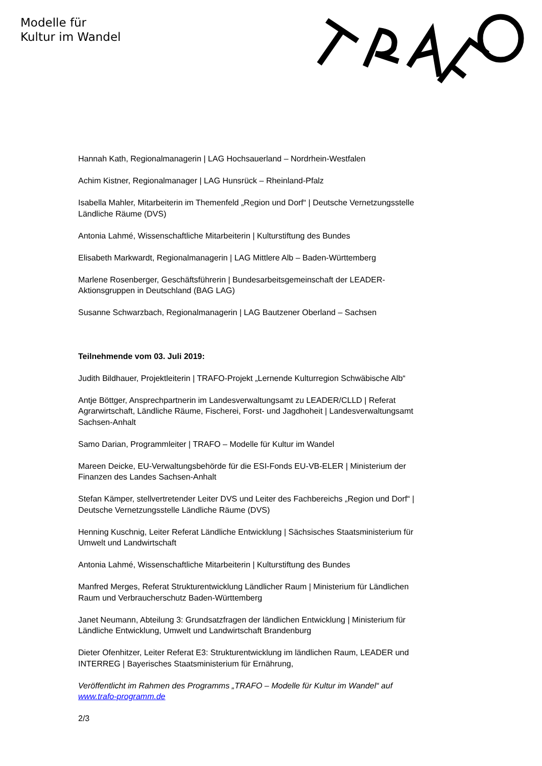Modelle für
Kultur im Wandel
Hannah Kath, Regionalmanagerin | LAG Hochsauerland – Nordrhein-Westfalen
Achim Kistner, Regionalmanager | LAG Hunsrück – Rheinland-Pfalz
Isabella Mahler, Mitarbeiterin im Themenfeld „Region und Dorf“ | Deutsche Vernetzungsstelle Ländliche Räume (DVS)
Antonia Lahmé, Wissenschaftliche Mitarbeiterin | Kulturstiftung des Bundes
Elisabeth Markwardt, Regionalmanagerin | LAG Mittlere Alb – Baden-Württemberg
Marlene Rosenberger, Geschäftsführerin | Bundesarbeitsgemeinschaft der LEADER-Aktionsgruppen in Deutschland (BAG LAG)
Susanne Schwarzbach, Regionalmanagerin | LAG Bautzener Oberland – Sachsen
Teilnehmende vom 03. Juli 2019:
Judith Bildhauer, Projektleiterin | TRAFO-Projekt „Lernende Kulturregion Schwäbische Alb“
Antje Böttger, Ansprechpartnerin im Landesverwaltungsamt zu LEADER/CLLD | Referat Agrarwirtschaft, Ländliche Räume, Fischerei, Forst- und Jagdhoheit | Landesverwaltungsamt Sachsen-Anhalt
Samo Darian, Programmleiter | TRAFO – Modelle für Kultur im Wandel
Mareen Deicke, EU-Verwaltungsbehörde für die ESI-Fonds EU-VB-ELER | Ministerium der Finanzen des Landes Sachsen-Anhalt
Stefan Kämper, stellvertretender Leiter DVS und Leiter des Fachbereichs „Region und Dorf“ | Deutsche Vernetzungsstelle Ländliche Räume (DVS)
Henning Kuschnig, Leiter Referat Ländliche Entwicklung | Sächsisches Staatsministerium für Umwelt und Landwirtschaft
Antonia Lahmé, Wissenschaftliche Mitarbeiterin | Kulturstiftung des Bundes
Manfred Merges, Referat Strukturentwicklung Ländlicher Raum | Ministerium für Ländlichen Raum und Verbraucherschutz Baden-Württemberg
Janet Neumann, Abteilung 3: Grundsatzfragen der ländlichen Entwicklung | Ministerium für Ländliche Entwicklung, Umwelt und Landwirtschaft Brandenburg
Dieter Ofenhitzer, Leiter Referat E3: Strukturentwicklung im ländlichen Raum, LEADER und INTERREG | Bayerisches Staatsministerium für Ernährung,
Veröffentlicht im Rahmen des Programms „TRAFO – Modelle für Kultur im Wandel“ auf www.trafo-programm.de
2/3